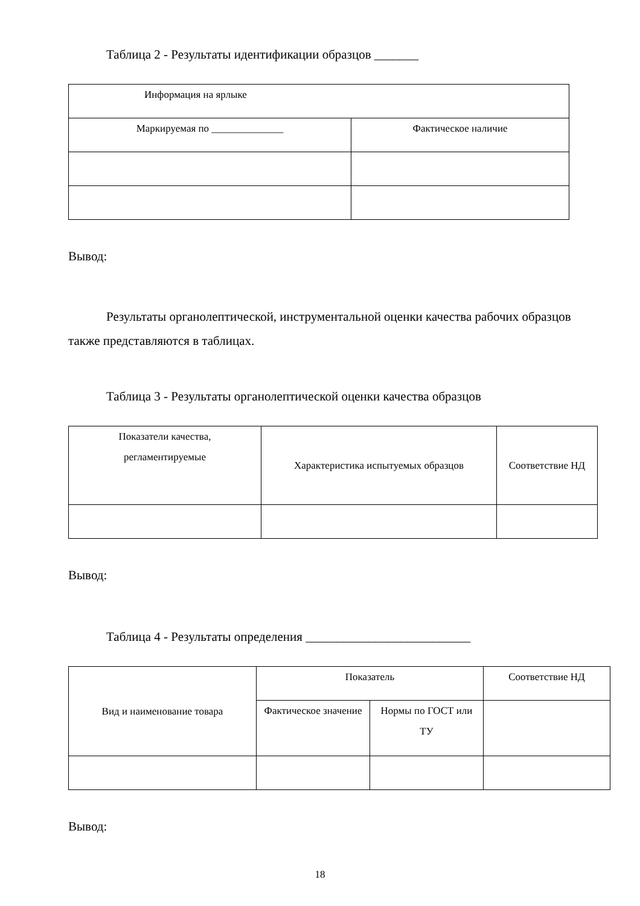Таблица 2 - Результаты идентификации образцов _______
| Информация на ярлыке | |
| Маркируемая по ______________ | Фактическое наличие |
Вывод:
Результаты органолептической, инструментальной оценки качества рабочих образцов также представляются в таблицах.
Таблица 3 - Результаты органолептической оценки качества образцов
| Показатели качества, регламентируемые | Характеристика испытуемых образцов | Соответствие НД |
Вывод:
Таблица 4 - Результаты определения __________________________
| Вид и наименование товара | Показатель | | Соответствие НД |
| | Фактическое значение | Нормы по ГОСТ или ТУ | |
Вывод:
18